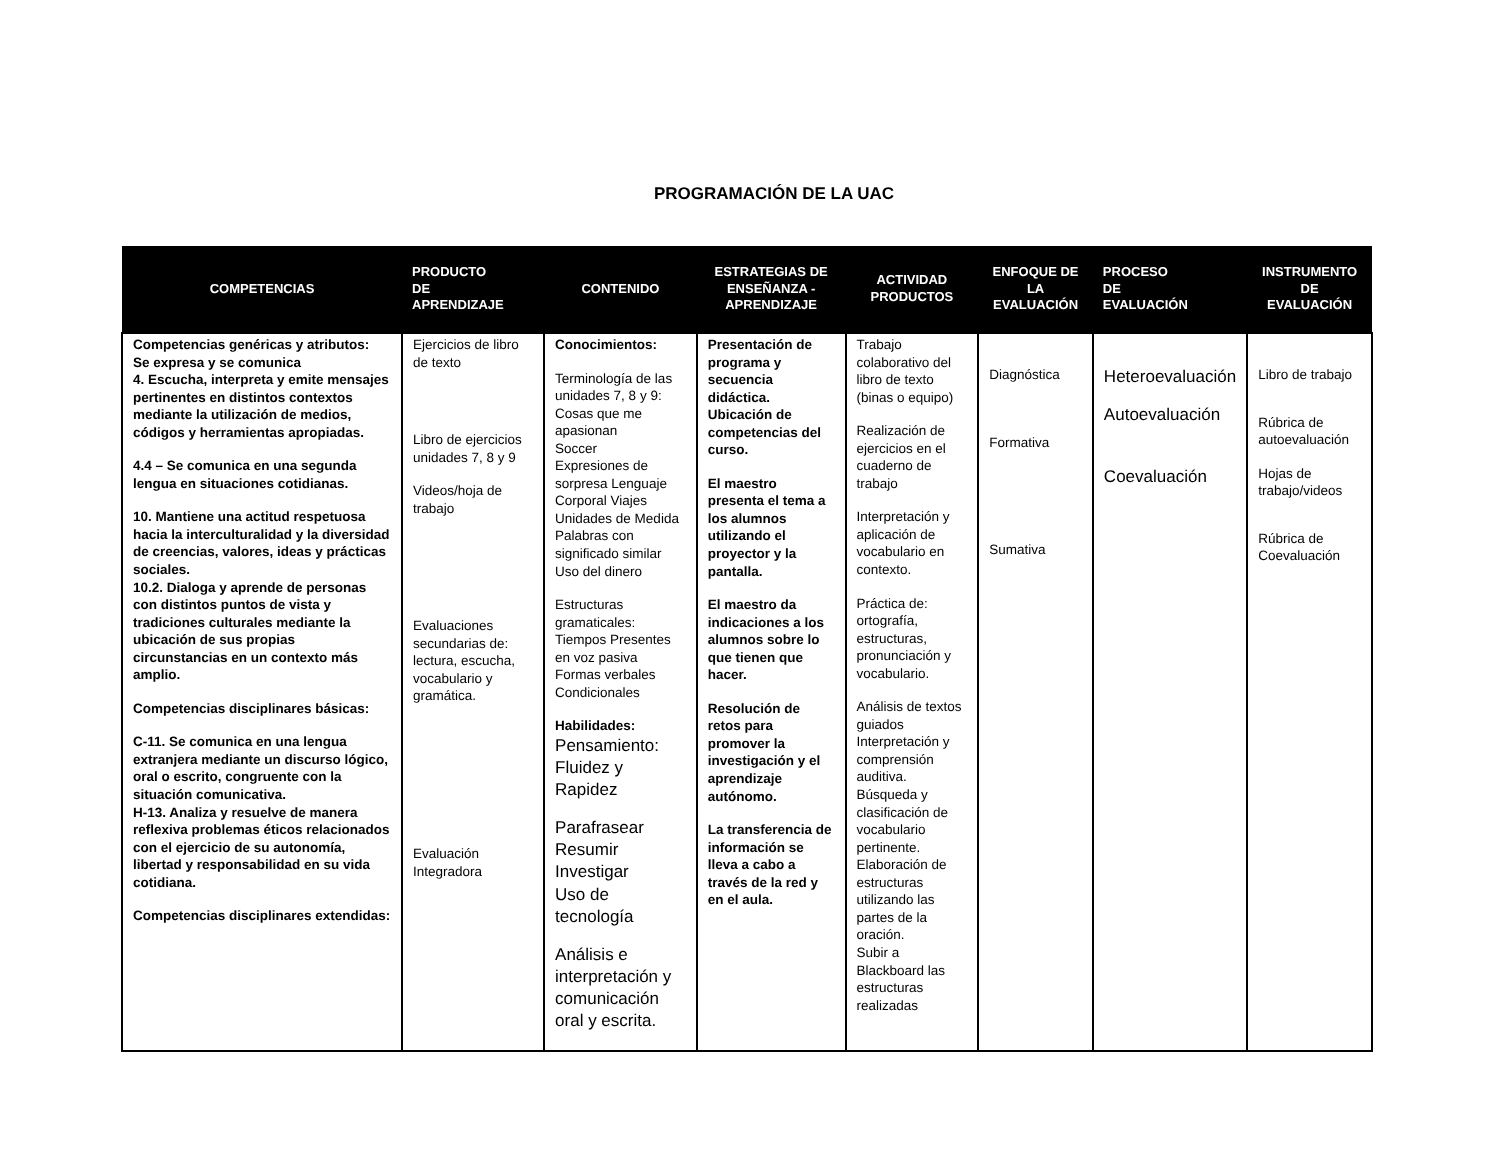PROGRAMACIÓN DE LA UAC
| COMPETENCIAS | PRODUCTO DE APRENDIZAJE | CONTENIDO | ESTRATEGIAS DE ENSEÑANZA - APRENDIZAJE | ACTIVIDAD PRODUCTOS | ENFOQUE DE LA EVALUACIÓN | PROCESO DE EVALUACIÓN | INSTRUMENTO DE EVALUACIÓN |
| --- | --- | --- | --- | --- | --- | --- | --- |
| Competencias genéricas y atributos: Se expresa y se comunica 4. Escucha, interpreta y emite mensajes pertinentes en distintos contextos mediante la utilización de medios, códigos y herramientas apropiadas. 4.4 – Se comunica en una segunda lengua en situaciones cotidianas. 10. Mantiene una actitud respetuosa hacia la interculturalidad y la diversidad de creencias, valores, ideas y prácticas sociales. 10.2. Dialoga y aprende de personas con distintos puntos de vista y tradiciones culturales mediante la ubicación de sus propias circunstancias en un contexto más amplio. Competencias disciplinares básicas: C-11. Se comunica en una lengua extranjera mediante un discurso lógico, oral o escrito, congruente con la situación comunicativa. H-13. Analiza y resuelve de manera reflexiva problemas éticos relacionados con el ejercicio de su autonomía, libertad y responsabilidad en su vida cotidiana. Competencias disciplinares extendidas: | Ejercicios de libro de texto Libro de ejercicios unidades 7, 8 y 9 Videos/hoja de trabajo Evaluaciones secundarias de: lectura, escucha, vocabulario y gramática. Evaluación Integradora | Conocimientos: Terminología de las unidades 7, 8 y 9: Cosas que me apasionan Soccer Expresiones de sorpresa Lenguaje Corporal Viajes Unidades de Medida Palabras con significado similar Uso del dinero Estructuras gramaticales: Tiempos Presentes en voz pasiva Formas verbales Condicionales Habilidades: Pensamiento: Fluidez y Rapidez Parafrasear Resumir Investigar Uso de tecnología Análisis e interpretación y comunicación oral y escrita. | Presentación de programa y secuencia didáctica. Ubicación de competencias del curso. El maestro presenta el tema a los alumnos utilizando el proyector y la pantalla. El maestro da indicaciones a los alumnos sobre lo que tienen que hacer. Resolución de retos para promover la investigación y el aprendizaje autónomo. La transferencia de información se lleva a cabo a través de la red y en el aula. | Trabajo colaborativo del libro de texto (binas o equipo) Realización de ejercicios en el cuaderno de trabajo Interpretación y aplicación de vocabulario en contexto. Práctica de: ortografía, estructuras, pronunciación y vocabulario. Análisis de textos guiados Interpretación y comprensión auditiva. Búsqueda y clasificación de vocabulario pertinente. Elaboración de estructuras utilizando las partes de la oración. Subir a Blackboard las estructuras realizadas | Diagnóstica Formativa Sumativa | Heteroevaluación Autoevaluación Coevaluación | Libro de trabajo Rúbrica de autoevaluación Hojas de trabajo/videos Rúbrica de Coevaluación |